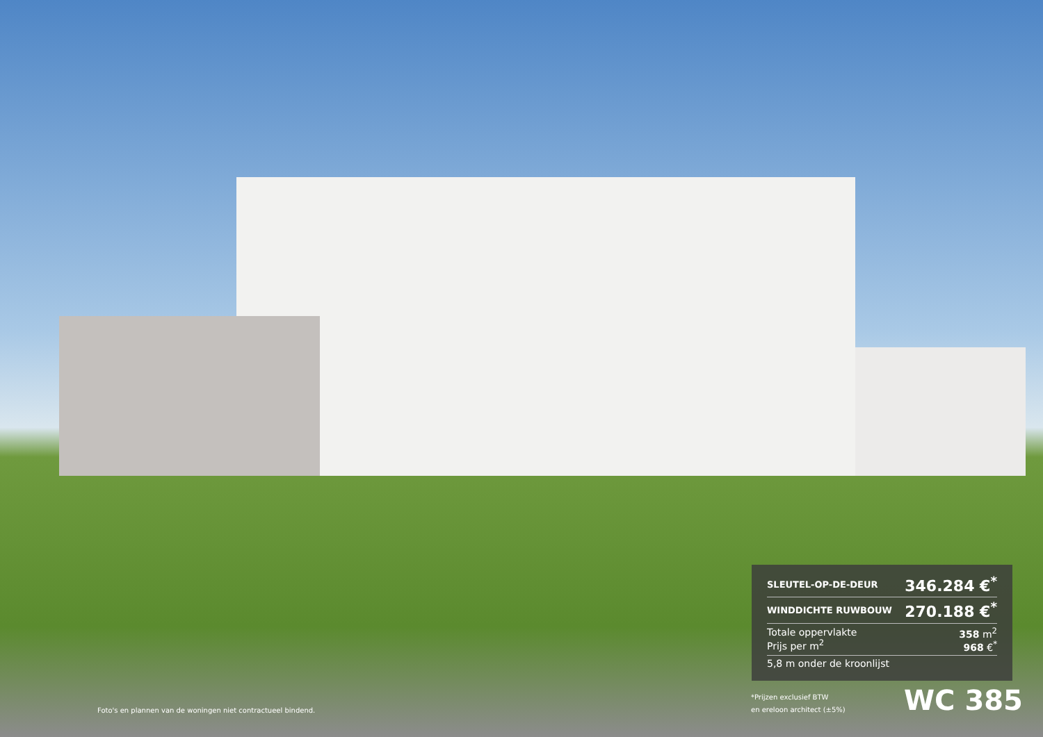| SLEUTEL-OP-DE-DEUR | 346.284 €<sup>*</sup> |
| WINDDICHTE RUWBOUW | 270.188 €<sup>*</sup> |
| Totale oppervlakte Prijs per m<sup>2</sup> | 358 m<sup>2</sup> 968 €<sup>*</sup> |
| 5,8 m onder de kroonlijst | |
*Prijzen exclusief BTW
en ereloon architect (±5%)
WC 385
Foto's en plannen van de woningen niet contractueel bindend.